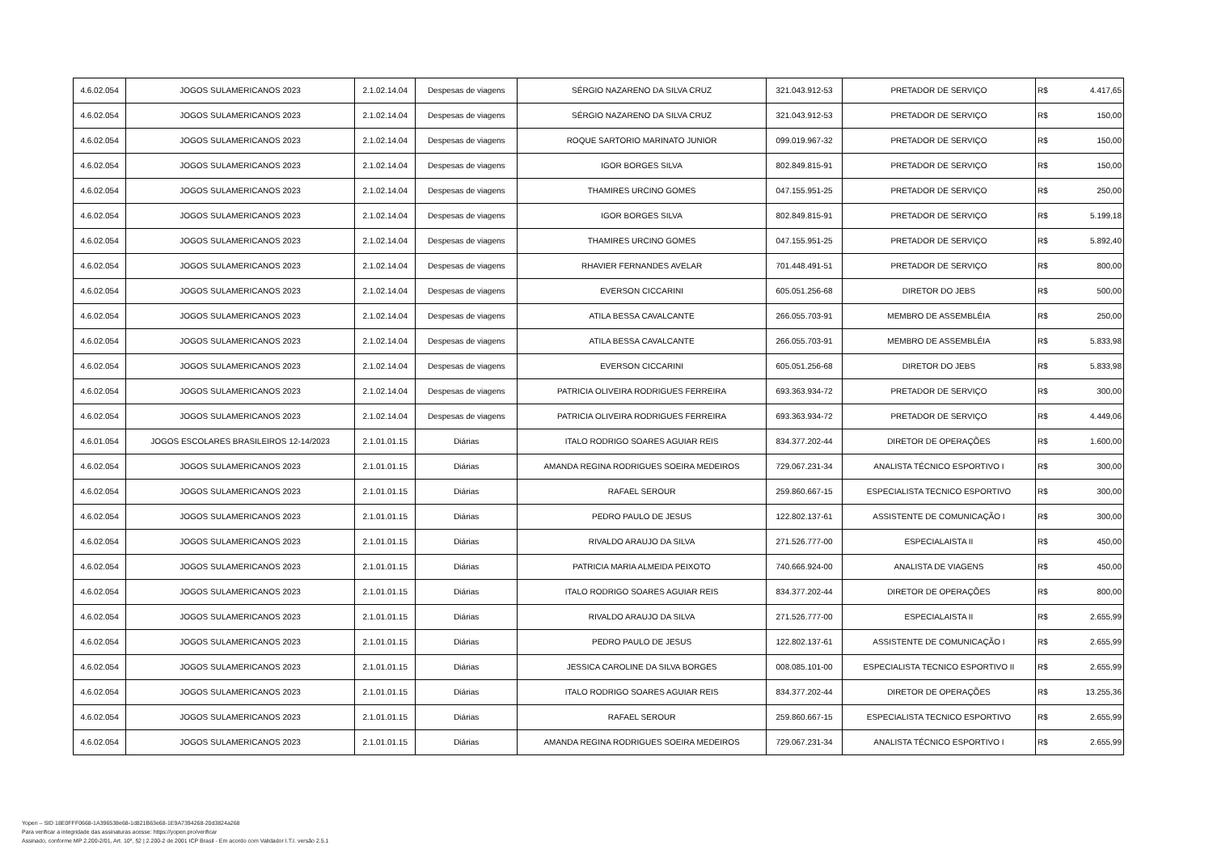| 4.6.02.054 | JOGOS SULAMERICANOS 2023 | 2.1.02.14.04 | Despesas de viagens | SÉRGIO NAZARENO DA SILVA CRUZ | 321.043.912-53 | PRETADOR DE SERVIÇO | R$ | 4.417,65 |
| 4.6.02.054 | JOGOS SULAMERICANOS 2023 | 2.1.02.14.04 | Despesas de viagens | SÉRGIO NAZARENO DA SILVA CRUZ | 321.043.912-53 | PRETADOR DE SERVIÇO | R$ | 150,00 |
| 4.6.02.054 | JOGOS SULAMERICANOS 2023 | 2.1.02.14.04 | Despesas de viagens | ROQUE SARTORIO MARINATO JUNIOR | 099.019.967-32 | PRETADOR DE SERVIÇO | R$ | 150,00 |
| 4.6.02.054 | JOGOS SULAMERICANOS 2023 | 2.1.02.14.04 | Despesas de viagens | IGOR BORGES SILVA | 802.849.815-91 | PRETADOR DE SERVIÇO | R$ | 150,00 |
| 4.6.02.054 | JOGOS SULAMERICANOS 2023 | 2.1.02.14.04 | Despesas de viagens | THAMIRES URCINO GOMES | 047.155.951-25 | PRETADOR DE SERVIÇO | R$ | 250,00 |
| 4.6.02.054 | JOGOS SULAMERICANOS 2023 | 2.1.02.14.04 | Despesas de viagens | IGOR BORGES SILVA | 802.849.815-91 | PRETADOR DE SERVIÇO | R$ | 5.199,18 |
| 4.6.02.054 | JOGOS SULAMERICANOS 2023 | 2.1.02.14.04 | Despesas de viagens | THAMIRES URCINO GOMES | 047.155.951-25 | PRETADOR DE SERVIÇO | R$ | 5.892,40 |
| 4.6.02.054 | JOGOS SULAMERICANOS 2023 | 2.1.02.14.04 | Despesas de viagens | RHAVIER FERNANDES AVELAR | 701.448.491-51 | PRETADOR DE SERVIÇO | R$ | 800,00 |
| 4.6.02.054 | JOGOS SULAMERICANOS 2023 | 2.1.02.14.04 | Despesas de viagens | EVERSON CICCARINI | 605.051.256-68 | DIRETOR DO JEBS | R$ | 500,00 |
| 4.6.02.054 | JOGOS SULAMERICANOS 2023 | 2.1.02.14.04 | Despesas de viagens | ATILA BESSA CAVALCANTE | 266.055.703-91 | MEMBRO DE ASSEMBLÉIA | R$ | 250,00 |
| 4.6.02.054 | JOGOS SULAMERICANOS 2023 | 2.1.02.14.04 | Despesas de viagens | ATILA BESSA CAVALCANTE | 266.055.703-91 | MEMBRO DE ASSEMBLÉIA | R$ | 5.833,98 |
| 4.6.02.054 | JOGOS SULAMERICANOS 2023 | 2.1.02.14.04 | Despesas de viagens | EVERSON CICCARINI | 605.051.256-68 | DIRETOR DO JEBS | R$ | 5.833,98 |
| 4.6.02.054 | JOGOS SULAMERICANOS 2023 | 2.1.02.14.04 | Despesas de viagens | PATRICIA OLIVEIRA RODRIGUES FERREIRA | 693.363.934-72 | PRETADOR DE SERVIÇO | R$ | 300,00 |
| 4.6.02.054 | JOGOS SULAMERICANOS 2023 | 2.1.02.14.04 | Despesas de viagens | PATRICIA OLIVEIRA RODRIGUES FERREIRA | 693.363.934-72 | PRETADOR DE SERVIÇO | R$ | 4.449,06 |
| 4.6.01.054 | JOGOS ESCOLARES BRASILEIROS 12-14/2023 | 2.1.01.01.15 | Diárias | ITALO RODRIGO SOARES AGUIAR REIS | 834.377.202-44 | DIRETOR DE OPERAÇÕES | R$ | 1.600,00 |
| 4.6.02.054 | JOGOS SULAMERICANOS 2023 | 2.1.01.01.15 | Diárias | AMANDA REGINA RODRIGUES SOEIRA MEDEIROS | 729.067.231-34 | ANALISTA TÉCNICO ESPORTIVO I | R$ | 300,00 |
| 4.6.02.054 | JOGOS SULAMERICANOS 2023 | 2.1.01.01.15 | Diárias | RAFAEL SEROUR | 259.860.667-15 | ESPECIALISTA TECNICO ESPORTIVO | R$ | 300,00 |
| 4.6.02.054 | JOGOS SULAMERICANOS 2023 | 2.1.01.01.15 | Diárias | PEDRO PAULO DE JESUS | 122.802.137-61 | ASSISTENTE DE COMUNICAÇÃO I | R$ | 300,00 |
| 4.6.02.054 | JOGOS SULAMERICANOS 2023 | 2.1.01.01.15 | Diárias | RIVALDO ARAUJO DA SILVA | 271.526.777-00 | ESPECIALAISTA II | R$ | 450,00 |
| 4.6.02.054 | JOGOS SULAMERICANOS 2023 | 2.1.01.01.15 | Diárias | PATRICIA MARIA ALMEIDA PEIXOTO | 740.666.924-00 | ANALISTA DE VIAGENS | R$ | 450,00 |
| 4.6.02.054 | JOGOS SULAMERICANOS 2023 | 2.1.01.01.15 | Diárias | ITALO RODRIGO SOARES AGUIAR REIS | 834.377.202-44 | DIRETOR DE OPERAÇÕES | R$ | 800,00 |
| 4.6.02.054 | JOGOS SULAMERICANOS 2023 | 2.1.01.01.15 | Diárias | RIVALDO ARAUJO DA SILVA | 271.526.777-00 | ESPECIALAISTA II | R$ | 2.655,99 |
| 4.6.02.054 | JOGOS SULAMERICANOS 2023 | 2.1.01.01.15 | Diárias | PEDRO PAULO DE JESUS | 122.802.137-61 | ASSISTENTE DE COMUNICAÇÃO I | R$ | 2.655,99 |
| 4.6.02.054 | JOGOS SULAMERICANOS 2023 | 2.1.01.01.15 | Diárias | JESSICA CAROLINE DA SILVA BORGES | 008.085.101-00 | ESPECIALISTA TECNICO ESPORTIVO II | R$ | 2.655,99 |
| 4.6.02.054 | JOGOS SULAMERICANOS 2023 | 2.1.01.01.15 | Diárias | ITALO RODRIGO SOARES AGUIAR REIS | 834.377.202-44 | DIRETOR DE OPERAÇÕES | R$ | 13.255,36 |
| 4.6.02.054 | JOGOS SULAMERICANOS 2023 | 2.1.01.01.15 | Diárias | RAFAEL SEROUR | 259.860.667-15 | ESPECIALISTA TECNICO ESPORTIVO | R$ | 2.655,99 |
| 4.6.02.054 | JOGOS SULAMERICANOS 2023 | 2.1.01.01.15 | Diárias | AMANDA REGINA RODRIGUES SOEIRA MEDEIROS | 729.067.231-34 | ANALISTA TÉCNICO ESPORTIVO I | R$ | 2.655,99 |
Yopen – SID 18E0FFF0668-1A396538e68-1d821B63e68-1E9A7394268-20d3824a268
Para verificar a integridade das assinaturas acesse: https://yopen.pro/verificar
Assinado, conforme MP 2.200-2/01, Art. 10º, §2 | 2.200-2 de 2001 ICP Brasil - Em acordo com Validador I.T.I. versão 2.5.1